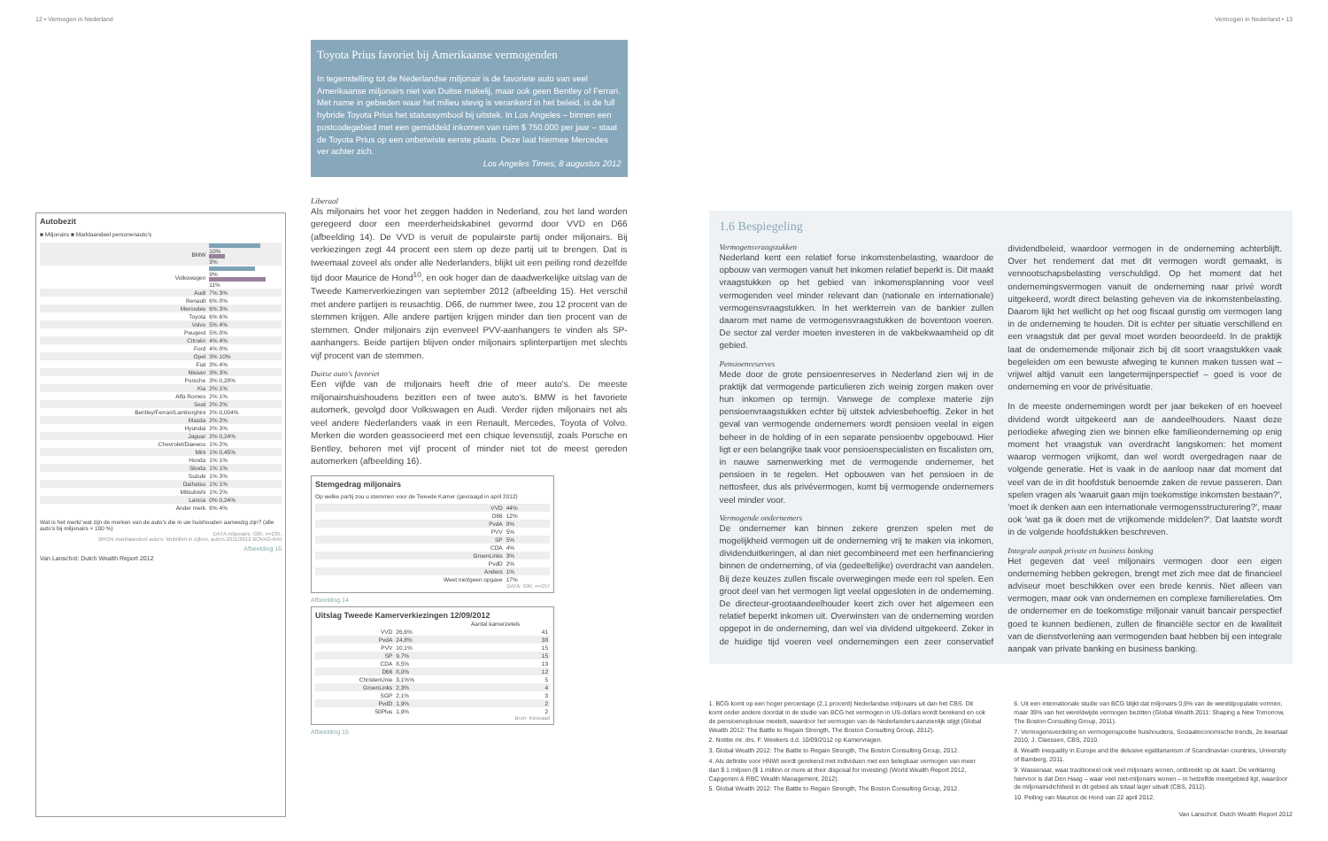12 • Vermogen in Nederland Vermogen in Nederland • 13
Autobezit
■ Miljonairs ■ Marktaandeel personenauto's
| BMW | 10% 3% |
| Volkswagen | 9% 11% |
| Audi | 7% 3% |
| Renault | 6% 8% |
| Mercedes | 6% 3% |
| Toyota | 6% 6% |
| Volvo | 5% 4% |
| Peugeot | 5% 8% |
| Citroën | 4% 4% |
| Ford | 4% 8% |
| Opel | 3% 10% |
| Fiat | 3% 4% |
| Nissan | 3% 3% |
| Porsche | 3% 0,28% |
| Kia | 2% 1% |
| Alfa Romeo | 2% 1% |
| Seat | 2% 2% |
| Bentley/Ferrari/Lamborghini | 2% 0,004% |
| Mazda | 2% 2% |
| Hyundai | 2% 3% |
| Jaguar | 2% 0,24% |
| Chevrolet/Daewoo | 1% 2% |
| Mini | 1% 0,45% |
| Honda | 1% 1% |
| Skoda | 1% 1% |
| Suzuki | 1% 3% |
| Daihatsu | 1% 1% |
| Mitsubishi | 1% 2% |
| Lancia | 0% 0,24% |
| Ander merk | 6% 4% |
Wat is het merk/ wat zijn de merken van de auto's die in uw huishouden aanwezig zijn? (alle auto's bij miljonairs = 100 %)
DATA miljonairs: GfK; n=235,
BRON marktaandeel auto's: Mobiliteit in cijfers, auto's 2011/2012 BOVAG-RAI
Afbeelding 16
Van Lanschot: Dutch Wealth Report 2012
Toyota Prius favoriet bij Amerikaanse vermogenden
In tegenstelling tot de Nederlandse miljonair is de favoriete auto van veel Amerikaanse miljonairs niet van Duitse makelij, maar ook geen Bentley of Ferrari. Met name in gebieden waar het milieu stevig is verankerd in het beleid, is de full hybride Toyota Prius het statussymbool bij uitstek. In Los Angeles – binnen een postcodegebied met een gemiddeld inkomen van ruim $ 750.000 per jaar – staat de Toyota Prius op een onbetwiste eerste plaats. Deze laat hiermee Mercedes ver achter zich.
Los Angeles Times, 8 augustus 2012
Liberaal
Als miljonairs het voor het zeggen hadden in Nederland, zou het land worden geregeerd door een meerderheidskabinet gevormd door VVD en D66 (afbeelding 14). De VVD is veruit de populairste partij onder miljonairs. Bij verkiezingen zegt 44 procent een stem op deze partij uit te brengen. Dat is tweemaal zoveel als onder alle Nederlanders, blijkt uit een peiling rond dezelfde tijd door Maurice de Hond<sup>10</sup>, en ook hoger dan de daadwerkelijke uitslag van de Tweede Kamerverkiezingen van september 2012 (afbeelding 15). Het verschil met andere partijen is reusachtig. D66, de nummer twee, zou 12 procent van de stemmen krijgen. Alle andere partijen krijgen minder dan tien procent van de stemmen. Onder miljonairs zijn evenveel PVV-aanhangers te vinden als SP-aanhangers. Beide partijen blijven onder miljonairs splinterpartijen met slechts vijf procent van de stemmen.
Duitse auto's favoriet
Een vijfde van de miljonairs heeft drie of meer auto's. De meeste miljonairshuishoudens bezitten een of twee auto's. BMW is het favoriete automerk, gevolgd door Volkswagen en Audi. Verder rijden miljonairs net als veel andere Nederlanders vaak in een Renault, Mercedes, Toyota of Volvo. Merken die worden geassocieerd met een chique levensstijl, zoals Porsche en Bentley, behoren met vijf procent of minder niet tot de meest gereden automerken (afbeelding 16).
Stemgedrag miljonairs
Op welke partij zou u stemmen voor de Tweede Kamer (gevraagd in april 2012)
| VVD | 44% |
| D66 | 12% |
| PvdA | 8% |
| PVV | 5% |
| SP | 5% |
| CDA | 4% |
| GroenLinks | 3% |
| PvdD | 2% |
| Anders | 1% |
| Weet niet/geen opgave | 17% |
DATA: GfK; n=257
Afbeelding 14
Uitslag Tweede Kamerverkiezingen 12/09/2012
| | | Aantal kamerzetels |
| --- | --- | --- |
| VVD | 26,6% | 41 |
| PvdA | 24,8% | 38 |
| PVV | 10,1% | 15 |
| SP | 9,7% | 15 |
| CDA | 8,5% | 13 |
| D66 | 8,0% | 12 |
| ChristenUnie | 3,1%% | 5 |
| GroenLinks | 2,3% | 4 |
| SGP | 2,1% | 3 |
| PvdD | 1,9% | 2 |
| 50Plus | 1,9% | 2 |
Bron: Kiesraad
Afbeelding 15
1.6 Bespiegeling
Vermogensvraagstukken
Nederland kent een relatief forse inkomstenbelasting, waardoor de opbouw van vermogen vanuit het inkomen relatief beperkt is. Dit maakt vraagstukken op het gebied van inkomensplanning voor veel vermogenden veel minder relevant dan (nationale en internationale) vermogensvraagstukken. In het werkterrein van de bankier zullen daarom met name de vermogensvraagstukken de boventoon voeren. De sector zal verder moeten investeren in de vakbekwaamheid op dit gebied.
Pensioenreserves
Mede door de grote pensioenreserves in Nederland zien wij in de praktijk dat vermogende particulieren zich weinig zorgen maken over hun inkomen op termijn. Vanwege de complexe materie zijn pensioenvraagstukken echter bij uitstek adviesbehoeftig. Zeker in het geval van vermogende ondernemers wordt pensioen veelal in eigen beheer in de holding of in een separate pensioenbv opgebouwd. Hier ligt er een belangrijke taak voor pensioenspecialisten en fiscalisten om, in nauwe samenwerking met de vermogende ondernemer, het pensioen in te regelen. Het opbouwen van het pensioen in de nettosfeer, dus als privévermogen, komt bij vermogende ondernemers veel minder voor.
Vermogende ondernemers
De ondernemer kan binnen zekere grenzen spelen met de mogelijkheid vermogen uit de onderneming vrij te maken via inkomen, dividenduitkeringen, al dan niet gecombineerd met een herfinanciering binnen de onderneming, of via (gedeeltelijke) overdracht van aandelen. Bij deze keuzes zullen fiscale overwegingen mede een rol spelen. Een groot deel van het vermogen ligt veelal opgesloten in de onderneming. De directeur-grootaandeelhouder keert zich over het algemeen een relatief beperkt inkomen uit. Overwinsten van de onderneming worden opgepot in de onderneming, dan wel via dividend uitgekeerd. Zeker in de huidige tijd voeren veel ondernemingen een zeer conservatief dividendbeleid, waardoor vermogen in de onderneming achterblijft. Over het rendement dat met dit vermogen wordt gemaakt, is vennootschapsbelasting verschuldigd. Op het moment dat het ondernemingsvermogen vanuit de onderneming naar privé wordt uitgekeerd, wordt direct belasting geheven via de inkomstenbelasting. Daarom lijkt het wellicht op het oog fiscaal gunstig om vermogen lang in de onderneming te houden. Dit is echter per situatie verschillend en een vraagstuk dat per geval moet worden beoordeeld. In de praktijk laat de ondernemende miljonair zich bij dit soort vraagstukken vaak begeleiden om een bewuste afweging te kunnen maken tussen wat – vrijwel altijd vanuit een langetermijnperspectief – goed is voor de onderneming en voor de privésituatie.
In de meeste ondernemingen wordt per jaar bekeken of en hoeveel dividend wordt uitgekeerd aan de aandeelhouders. Naast deze periodieke afweging zien we binnen elke familieonderneming op enig moment het vraagstuk van overdracht langskomen: het moment waarop vermogen vrijkomt, dan wel wordt overgedragen naar de volgende generatie. Het is vaak in de aanloop naar dat moment dat veel van de in dit hoofdstuk benoemde zaken de revue passeren. Dan spelen vragen als 'waaruit gaan mijn toekomstige inkomsten bestaan?', 'moet ik denken aan een internationale vermogensstructurering?', maar ook 'wat ga ik doen met de vrijkomende middelen?'. Dat laatste wordt in de volgende hoofdstukken beschreven.
Integrale aanpak private en business banking
Het gegeven dat veel miljonairs vermogen door een eigen onderneming hebben gekregen, brengt met zich mee dat de financieel adviseur moet beschikken over een brede kennis. Niet alleen van vermogen, maar ook van ondernemen en complexe familierelaties. Om de ondernemer en de toekomstige miljonair vanuit bancair perspectief goed te kunnen bedienen, zullen de financiële sector en de kwaliteit van de dienstverlening aan vermogenden baat hebben bij een integrale aanpak van private banking en business banking.
1. BCG komt op een hoger percentage (2,1 procent) Nederlandse miljonairs uit dan het CBS. Dit komt onder andere doordat in de studie van BCG het vermogen in US-dollars wordt berekend en ook de pensioenopbouw meetelt, waardoor het vermogen van de Nederlanders aanzienlijk stijgt (Global Wealth 2012: The Battle to Regain Strength, The Boston Consulting Group, 2012).
2. Notitie mr. drs. F. Weekers d.d. 10/09/2012 op Kamervragen.
3. Global Wealth 2012: The Battle to Regain Strength, The Boston Consulting Group, 2012.
4. Als definitie voor HNWI wordt gerekend met individuen met een belegbaar vermogen van meer dan $ 1 miljoen ($ 1 million or more at their disposal for investing) (World Wealth Report 2012, Capgemini & RBC Wealth Management, 2012).
5. Global Wealth 2012: The Battle to Regain Strength, The Boston Consulting Group, 2012.
6. Uit een internationale studie van BCG blijkt dat miljonairs 0,9% van de wereldpopulatie vormen, maar 39% van het wereldwijde vermogen bezitten (Global Wealth 2011: Shaping a New Tomorrow, The Boston Consulting Group, 2011).
7. Vermogensverdeling en vermogenspositie huishoudens, Sociaaleconomische trends, 2e kwartaal 2010, J. Claessen, CBS, 2010.
8. Wealth inequality in Europe and the delusive egalitarianism of Scandinavian countries, University of Bamberg, 2011.
9. Wassenaar, waar traditioneel ook veel miljonairs wonen, ontbreekt op de kaart. De verklaring hiervoor is dat Den Haag – waar veel niet-miljonairs wonen – in hetzelfde meetgebied ligt, waardoor de miljonairsdichtheid in dit gebied als totaal lager uitvalt (CBS, 2012).
10. Peiling van Maurice de Hond van 22 april 2012.
Van Lanschot: Dutch Wealth Report 2012